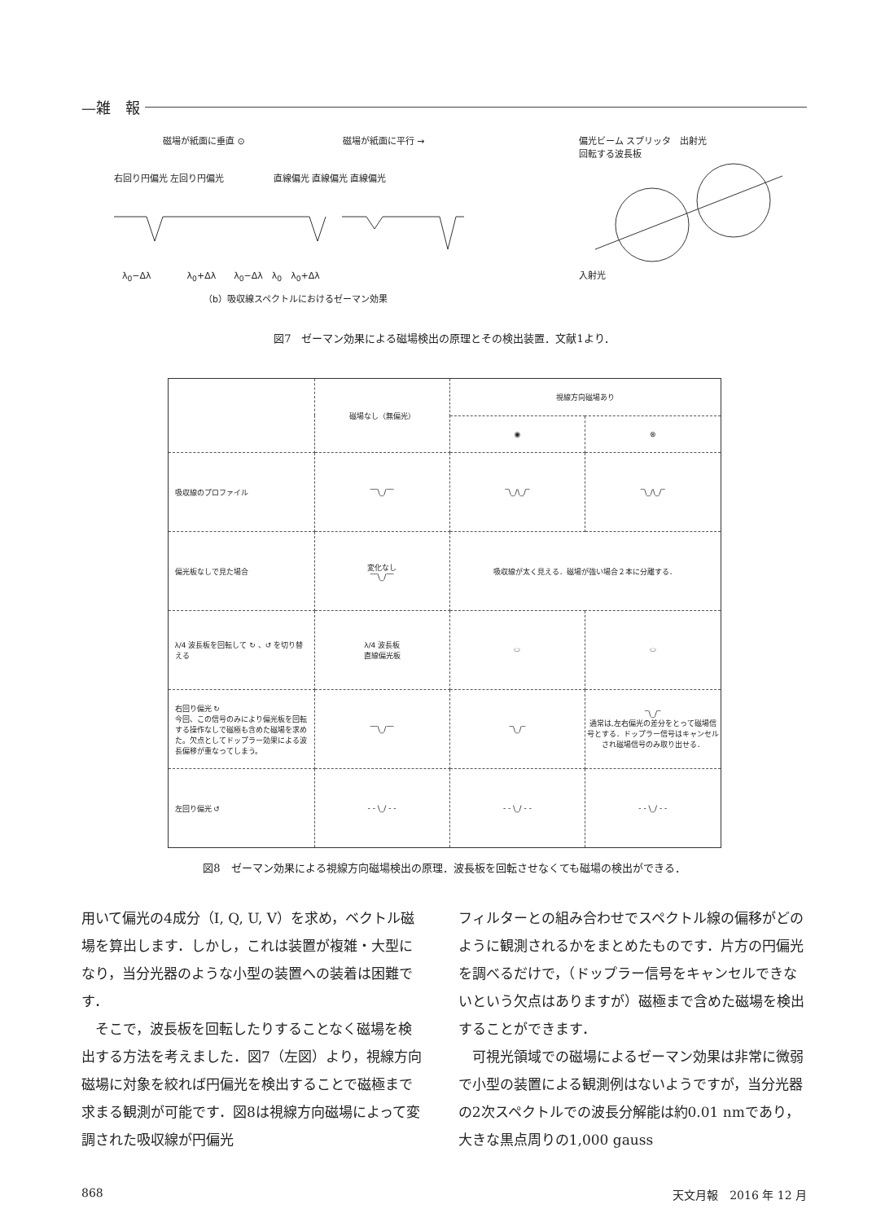—雑　報
磁場が紙面に垂直 ⊙ 磁場が紙面に平行 →
右回り円偏光 左回り円偏光 直線偏光 直線偏光 直線偏光
λ<sub>0</sub>−Δλ　　　　λ<sub>0</sub>+Δλ　　λ<sub>0</sub>−Δλ　λ<sub>0</sub>　λ<sub>0</sub>+Δλ
（b）吸収線スペクトルにおけるゼーマン効果
偏光ビーム スプリッタ　出射光
回転する波長板
入射光
図7　ゼーマン効果による磁場検出の原理とその検出装置．文献1より．
| | 磁場なし（無偏光） | 視線方向磁場あり | |
| --- | --- | --- | --- |
| | | ◉ | ⊗ |
| 吸収線のプロファイル | ‾‾\_/‾‾ | ‾\_/\_/‾ | ‾\_/\_/‾ |
| 偏光板なしで見た場合 | 変化なし ‾‾\_/‾‾ | 吸収線が太く見える．磁場が強い場合２本に分離する． | |
| λ/4 波長板を回転して ↻ 、↺ を切り替える | λ/4 波長板 直線偏光板 | ⬭ | ⬭ |
| 右回り偏光 ↻ 今回、この信号のみにより偏光板を回転する操作なしで磁極も含めた磁場を求めた。欠点としてドップラー効果による波長偏移が重なってしまう。 | ‾‾\_/‾‾ | ‾\_/‾ | ‾\_/‾ 通常は,左右偏光の差分をとって磁場信号とする．ドップラー信号はキャンセルされ磁場信号のみ取り出せる． |
| 左回り偏光 ↺ | - - \_/ - - | - - \_/ - - | - - \_/ - - |
図8　ゼーマン効果による視線方向磁場検出の原理．波長板を回転させなくても磁場の検出ができる．
用いて偏光の4成分（I, Q, U, V）を求め，ベクトル磁場を算出します．しかし，これは装置が複雑・大型になり，当分光器のような小型の装置への装着は困難です．
　そこで，波長板を回転したりすることなく磁場を検出する方法を考えました．図7（左図）より，視線方向磁場に対象を絞れば円偏光を検出することで磁極まで求まる観測が可能です．図8は視線方向磁場によって変調された吸収線が円偏光
フィルターとの組み合わせでスペクトル線の偏移がどのように観測されるかをまとめたものです．片方の円偏光を調べるだけで，（ドップラー信号をキャンセルできないという欠点はありますが）磁極まで含めた磁場を検出することができます．
　可視光領域での磁場によるゼーマン効果は非常に微弱で小型の装置による観測例はないようですが，当分光器の2次スペクトルでの波長分解能は約0.01 nmであり，大きな黒点周りの1,000 gauss
868 天文月報　2016 年 12 月